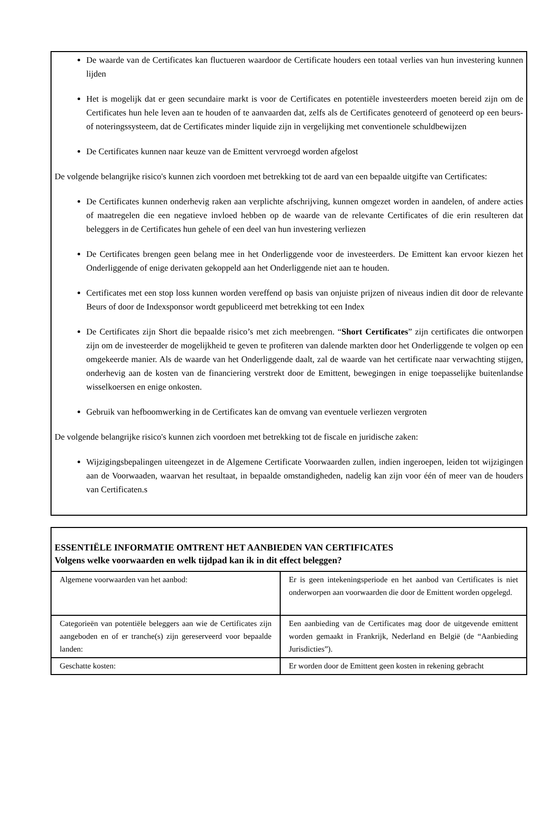De waarde van de Certificates kan fluctueren waardoor de Certificate houders een totaal verlies van hun investering kunnen lijden
Het is mogelijk dat er geen secundaire markt is voor de Certificates en potentiële investeerders moeten bereid zijn om de Certificates hun hele leven aan te houden of te aanvaarden dat, zelfs als de Certificates genoteerd of genoteerd op een beurs- of noteringssysteem, dat de Certificates minder liquide zijn in vergelijking met conventionele schuldbewijzen
De Certificates kunnen naar keuze van de Emittent vervroegd worden afgelost
De volgende belangrijke risico's kunnen zich voordoen met betrekking tot de aard van een bepaalde uitgifte van Certificates:
De Certificates kunnen onderhevig raken aan verplichte afschrijving, kunnen omgezet worden in aandelen, of andere acties of maatregelen die een negatieve invloed hebben op de waarde van de relevante Certificates of die erin resulteren dat beleggers in de Certificates hun gehele of een deel van hun investering verliezen
De Certificates brengen geen belang mee in het Onderliggende voor de investeerders. De Emittent kan ervoor kiezen het Onderliggende of enige derivaten gekoppeld aan het Onderliggende niet aan te houden.
Certificates met een stop loss kunnen worden vereffend op basis van onjuiste prijzen of niveaus indien dit door de relevante Beurs of door de Indexsponsor wordt gepubliceerd met betrekking tot een Index
De Certificates zijn Short die bepaalde risico’s met zich meebrengen. “Short Certificates” zijn certificates die ontworpen zijn om de investeerder de mogelijkheid te geven te profiteren van dalende markten door het Onderliggende te volgen op een omgekeerde manier. Als de waarde van het Onderliggende daalt, zal de waarde van het certificate naar verwachting stijgen, onderhevig aan de kosten van de financiering verstrekt door de Emittent, bewegingen in enige toepasselijke buitenlandse wisselkoersen en enige onkosten.
Gebruik van hefboomwerking in de Certificates kan de omvang van eventuele verliezen vergroten
De volgende belangrijke risico's kunnen zich voordoen met betrekking tot de fiscale en juridische zaken:
Wijzigingsbepalingen uiteengezet in de Algemene Certificate Voorwaarden zullen, indien ingeroepen, leiden tot wijzigingen aan de Voorwaaden, waarvan het resultaat, in bepaalde omstandigheden, nadelig kan zijn voor één of meer van de houders van Certificaten.s
ESSENTIËLE INFORMATIE OMTRENT HET AANBIEDEN VAN CERTIFICATES
Volgens welke voorwaarden en welk tijdpad kan ik in dit effect beleggen?
| Algemene voorwaarden van het aanbod: | Er is geen intekeningsperiode en het aanbod van Certificates is niet onderworpen aan voorwaarden die door de Emittent worden opgelegd. |
| Categorieën van potentiële beleggers aan wie de Certificates zijn aangeboden en of er tranche(s) zijn gereserveerd voor bepaalde landen: | Een aanbieding van de Certificates mag door de uitgevende emittent worden gemaakt in Frankrijk, Nederland en België (de “Aanbieding Jurisdicties”). |
| Geschatte kosten: | Er worden door de Emittent geen kosten in rekening gebracht |